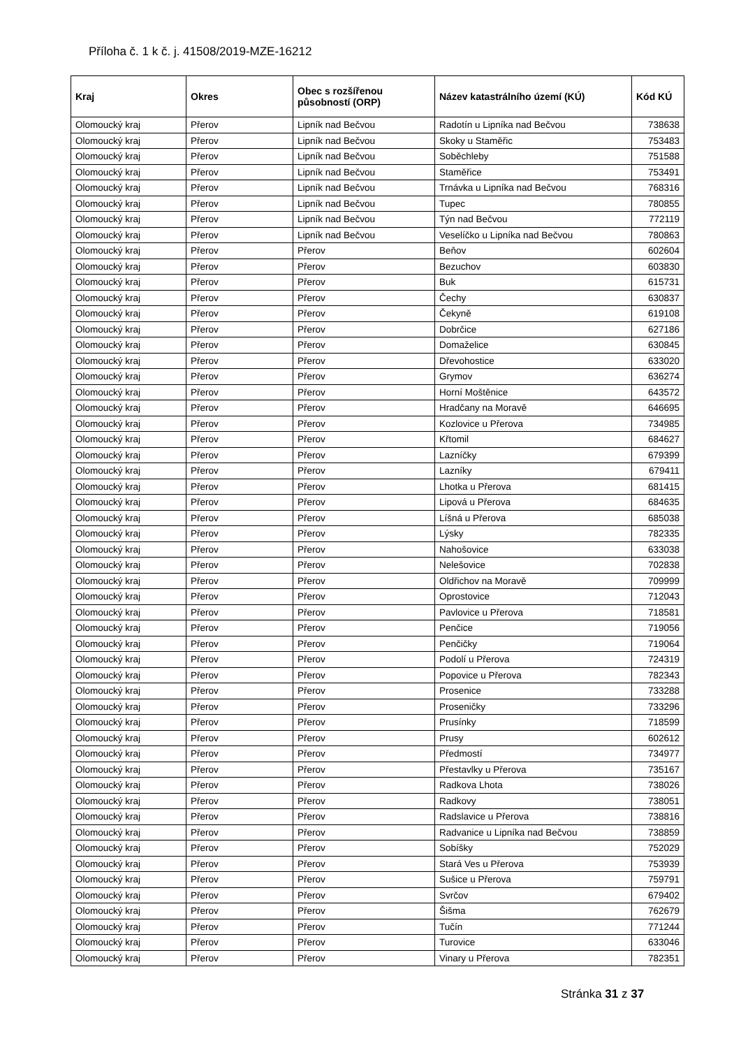Příloha č. 1 k č. j. 41508/2019-MZE-16212
| Kraj | Okres | Obec s rozšířenou působností (ORP) | Název katastrálního území (KÚ) | Kód KÚ |
| --- | --- | --- | --- | --- |
| Olomoucký kraj | Přerov | Lipník nad Bečvou | Radotín u Lipníka nad Bečvou | 738638 |
| Olomoucký kraj | Přerov | Lipník nad Bečvou | Skoky u Staměřic | 753483 |
| Olomoucký kraj | Přerov | Lipník nad Bečvou | Soběchleby | 751588 |
| Olomoucký kraj | Přerov | Lipník nad Bečvou | Staměřice | 753491 |
| Olomoucký kraj | Přerov | Lipník nad Bečvou | Trnávka u Lipníka nad Bečvou | 768316 |
| Olomoucký kraj | Přerov | Lipník nad Bečvou | Tupec | 780855 |
| Olomoucký kraj | Přerov | Lipník nad Bečvou | Týn nad Bečvou | 772119 |
| Olomoucký kraj | Přerov | Lipník nad Bečvou | Veselíčko u Lipníka nad Bečvou | 780863 |
| Olomoucký kraj | Přerov | Přerov | Beňov | 602604 |
| Olomoucký kraj | Přerov | Přerov | Bezuchov | 603830 |
| Olomoucký kraj | Přerov | Přerov | Buk | 615731 |
| Olomoucký kraj | Přerov | Přerov | Čechy | 630837 |
| Olomoucký kraj | Přerov | Přerov | Čekyně | 619108 |
| Olomoucký kraj | Přerov | Přerov | Dobrčice | 627186 |
| Olomoucký kraj | Přerov | Přerov | Domaželice | 630845 |
| Olomoucký kraj | Přerov | Přerov | Dřevohostice | 633020 |
| Olomoucký kraj | Přerov | Přerov | Grymov | 636274 |
| Olomoucký kraj | Přerov | Přerov | Horní Moštěnice | 643572 |
| Olomoucký kraj | Přerov | Přerov | Hradčany na Moravě | 646695 |
| Olomoucký kraj | Přerov | Přerov | Kozlovice u Přerova | 734985 |
| Olomoucký kraj | Přerov | Přerov | Křtomil | 684627 |
| Olomoucký kraj | Přerov | Přerov | Lazníčky | 679399 |
| Olomoucký kraj | Přerov | Přerov | Lazníky | 679411 |
| Olomoucký kraj | Přerov | Přerov | Lhotka u Přerova | 681415 |
| Olomoucký kraj | Přerov | Přerov | Lipová u Přerova | 684635 |
| Olomoucký kraj | Přerov | Přerov | Líšná u Přerova | 685038 |
| Olomoucký kraj | Přerov | Přerov | Lýsky | 782335 |
| Olomoucký kraj | Přerov | Přerov | Nahošovice | 633038 |
| Olomoucký kraj | Přerov | Přerov | Nelešovice | 702838 |
| Olomoucký kraj | Přerov | Přerov | Oldřichov na Moravě | 709999 |
| Olomoucký kraj | Přerov | Přerov | Oprostovice | 712043 |
| Olomoucký kraj | Přerov | Přerov | Pavlovice u Přerova | 718581 |
| Olomoucký kraj | Přerov | Přerov | Penčice | 719056 |
| Olomoucký kraj | Přerov | Přerov | Penčičky | 719064 |
| Olomoucký kraj | Přerov | Přerov | Podolí u Přerova | 724319 |
| Olomoucký kraj | Přerov | Přerov | Popovice u Přerova | 782343 |
| Olomoucký kraj | Přerov | Přerov | Prosenice | 733288 |
| Olomoucký kraj | Přerov | Přerov | Proseničky | 733296 |
| Olomoucký kraj | Přerov | Přerov | Prusínky | 718599 |
| Olomoucký kraj | Přerov | Přerov | Prusy | 602612 |
| Olomoucký kraj | Přerov | Přerov | Předmostí | 734977 |
| Olomoucký kraj | Přerov | Přerov | Přestavlky u Přerova | 735167 |
| Olomoucký kraj | Přerov | Přerov | Radkova Lhota | 738026 |
| Olomoucký kraj | Přerov | Přerov | Radkovy | 738051 |
| Olomoucký kraj | Přerov | Přerov | Radslavice u Přerova | 738816 |
| Olomoucký kraj | Přerov | Přerov | Radvanice u Lipníka nad Bečvou | 738859 |
| Olomoucký kraj | Přerov | Přerov | Sobíšky | 752029 |
| Olomoucký kraj | Přerov | Přerov | Stará Ves u Přerova | 753939 |
| Olomoucký kraj | Přerov | Přerov | Sušice u Přerova | 759791 |
| Olomoucký kraj | Přerov | Přerov | Svrčov | 679402 |
| Olomoucký kraj | Přerov | Přerov | Šišma | 762679 |
| Olomoucký kraj | Přerov | Přerov | Tučín | 771244 |
| Olomoucký kraj | Přerov | Přerov | Turovice | 633046 |
| Olomoucký kraj | Přerov | Přerov | Vinary u Přerova | 782351 |
Stránka 31 z 37